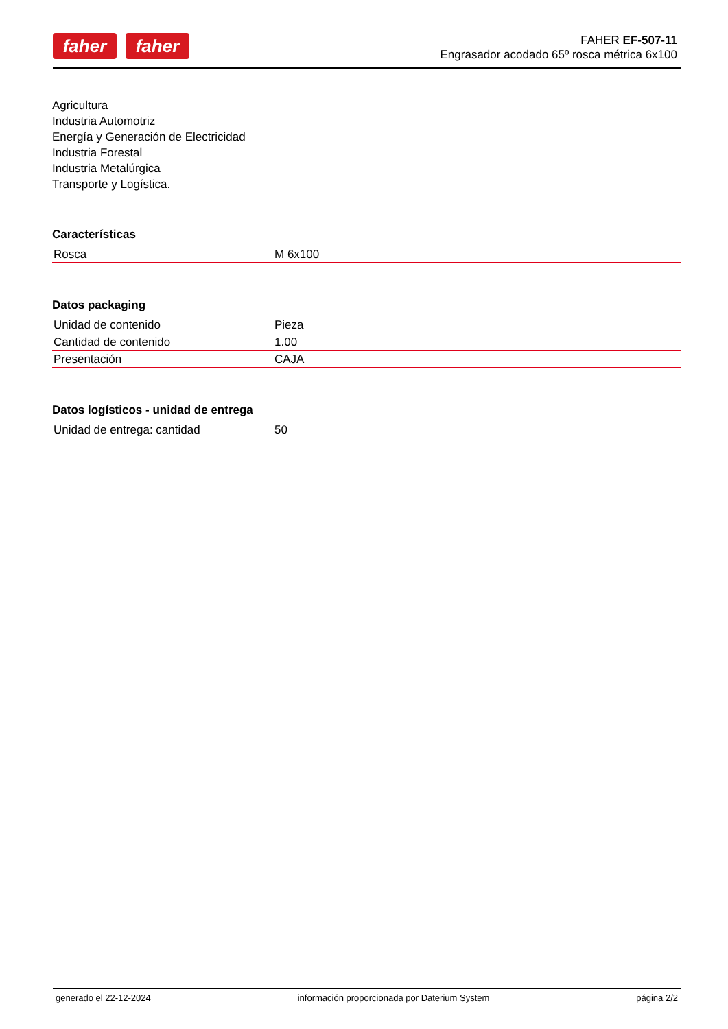faher faher
FAHER EF-507-11
Engrasador acodado 65º rosca métrica 6x100
Agricultura
Industria Automotriz
Energía y Generación de Electricidad
Industria Forestal
Industria Metalúrgica
Transporte y Logística.
Características
| Rosca | M 6x100 |
Datos packaging
| Unidad de contenido | Pieza |
| Cantidad de contenido | 1.00 |
| Presentación | CAJA |
Datos logísticos - unidad de entrega
| Unidad de entrega: cantidad | 50 |
generado el 22-12-2024 información proporcionada por Daterium System página 2/2